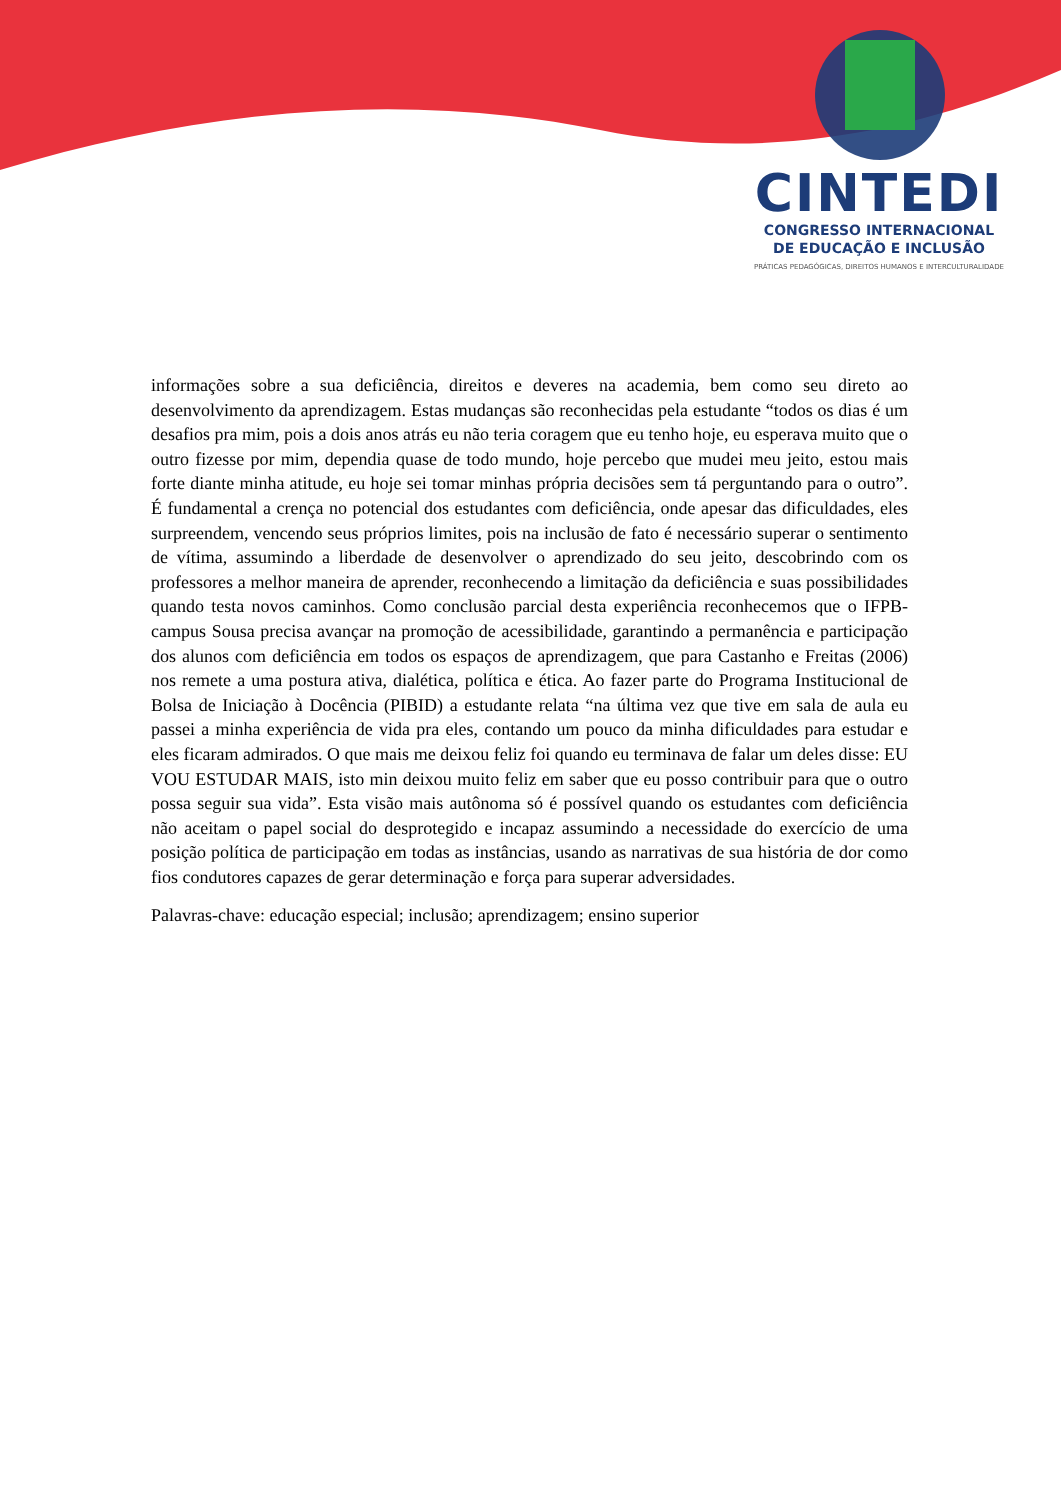CINTEDI
CONGRESSO INTERNACIONAL
DE EDUCAÇÃO E INCLUSÃO
PRÁTICAS PEDAGÓGICAS, DIREITOS HUMANOS E INTERCULTURALIDADE
informações sobre a sua deficiência, direitos e deveres na academia, bem como seu direto ao desenvolvimento da aprendizagem. Estas mudanças são reconhecidas pela estudante “todos os dias é um desafios pra mim, pois a dois anos atrás eu não teria coragem que eu tenho hoje, eu esperava muito que o outro fizesse por mim, dependia quase de todo mundo, hoje percebo que mudei meu jeito, estou mais forte diante minha atitude, eu hoje sei tomar minhas própria decisões sem tá perguntando para o outro”. É fundamental a crença no potencial dos estudantes com deficiência, onde apesar das dificuldades, eles surpreendem, vencendo seus próprios limites, pois na inclusão de fato é necessário superar o sentimento de vítima, assumindo a liberdade de desenvolver o aprendizado do seu jeito, descobrindo com os professores a melhor maneira de aprender, reconhecendo a limitação da deficiência e suas possibilidades quando testa novos caminhos. Como conclusão parcial desta experiência reconhecemos que o IFPB-campus Sousa precisa avançar na promoção de acessibilidade, garantindo a permanência e participação dos alunos com deficiência em todos os espaços de aprendizagem, que para Castanho e Freitas (2006) nos remete a uma postura ativa, dialética, política e ética. Ao fazer parte do Programa Institucional de Bolsa de Iniciação à Docência (PIBID) a estudante relata “na última vez que tive em sala de aula eu passei a minha experiência de vida pra eles, contando um pouco da minha dificuldades para estudar e eles ficaram admirados. O que mais me deixou feliz foi quando eu terminava de falar um deles disse: EU VOU ESTUDAR MAIS, isto min deixou muito feliz em saber que eu posso contribuir para que o outro possa seguir sua vida”. Esta visão mais autônoma só é possível quando os estudantes com deficiência não aceitam o papel social do desprotegido e incapaz assumindo a necessidade do exercício de uma posição política de participação em todas as instâncias, usando as narrativas de sua história de dor como fios condutores capazes de gerar determinação e força para superar adversidades.
Palavras-chave: educação especial; inclusão; aprendizagem; ensino superior